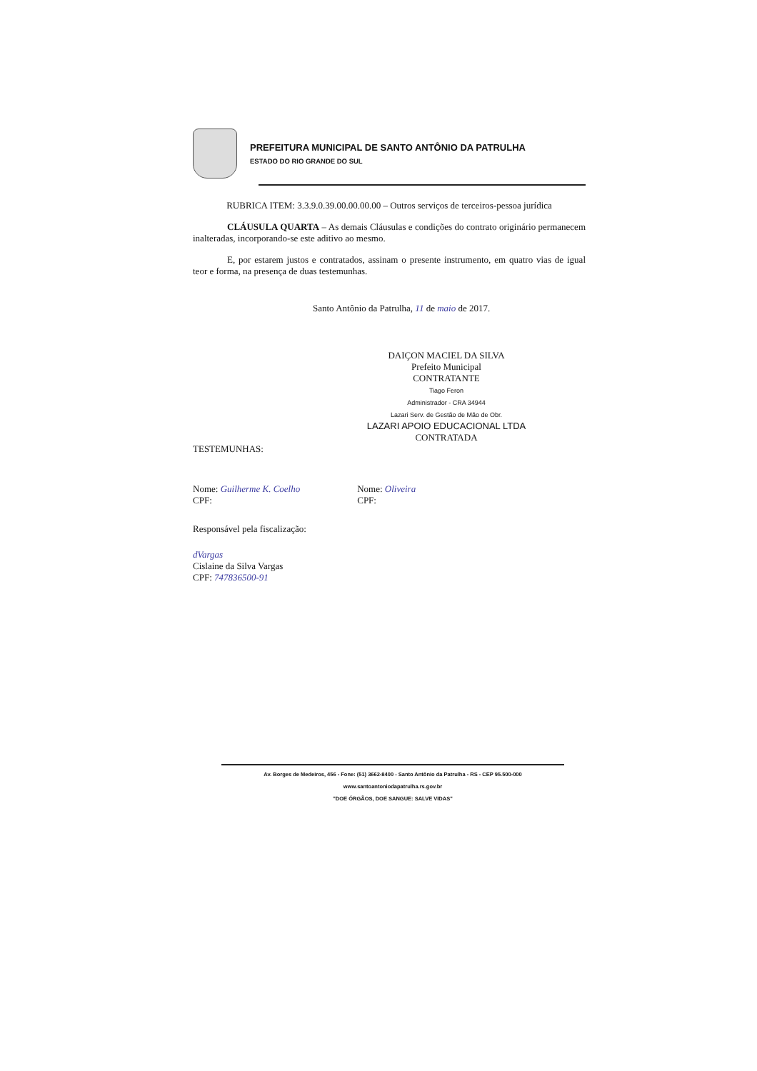PREFEITURA MUNICIPAL DE SANTO ANTÔNIO DA PATRULHA
ESTADO DO RIO GRANDE DO SUL
RUBRICA ITEM: 3.3.9.0.39.00.00.00.00 – Outros serviços de terceiros-pessoa jurídica
CLÁUSULA QUARTA – As demais Cláusulas e condições do contrato originário permanecem inalteradas, incorporando-se este aditivo ao mesmo.
E, por estarem justos e contratados, assinam o presente instrumento, em quatro vias de igual teor e forma, na presença de duas testemunhas.
Santo Antônio da Patrulha, 11 de maio de 2017.
DAIÇON MACIEL DA SILVA
Prefeito Municipal
CONTRATANTE
Tiago Feron
Administrador - CRA 34944
Lazari Serv. de Gestão de Mão de Obr.
LAZARI APOIO EDUCACIONAL LTDA
CONTRATADA
TESTEMUNHAS:
Nome: Guilherme K. Coelho
CPF:
Nome: Oliveira
CPF:
Responsável pela fiscalização:
dVargas
Cislaine da Silva Vargas
CPF: 747836500-91
Av. Borges de Medeiros, 456 - Fone: (51) 3662-8400 - Santo Antônio da Patrulha - RS - CEP 95.500-000
www.santoantoniodapatrulha.rs.gov.br
"DOE ÓRGÃOS, DOE SANGUE: SALVE VIDAS"